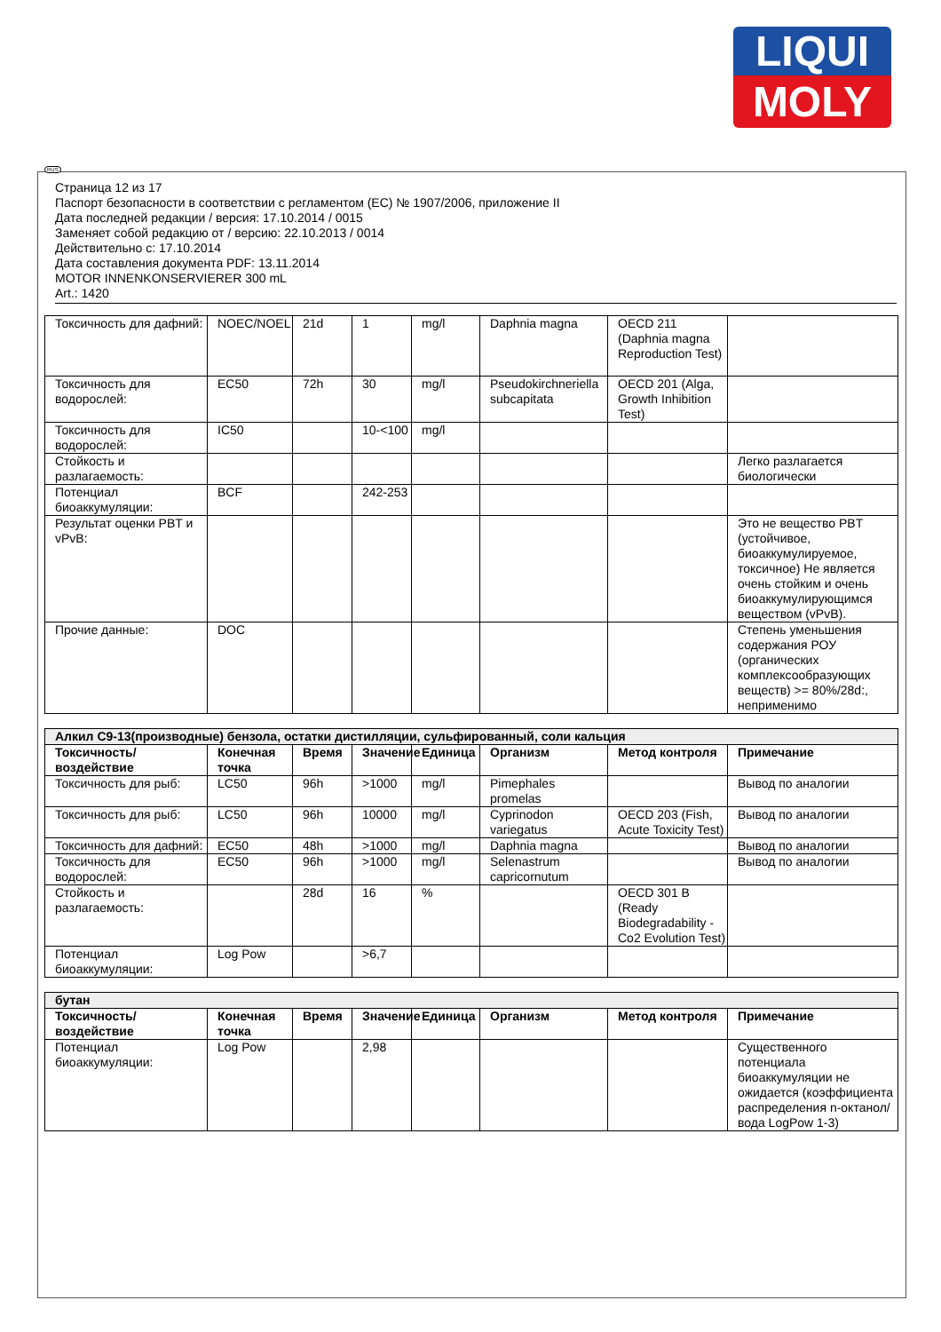LIQUI
MOLY
RUS
Страница 12 из 17
Паспорт безопасности в соответствии с регламентом (ЕС) № 1907/2006, приложение II
Дата последней редакции / версия: 17.10.2014 / 0015
Заменяет собой редакцию от / версию: 22.10.2013 / 0014
Действительно с: 17.10.2014
Дата составления документа PDF: 13.11.2014
MOTOR INNENKONSERVIERER 300 mL
Art.: 1420
| Токсичность для дафний: | NOEC/NOEL | 21d | 1 | mg/l | Daphnia magna | OECD 211 (Daphnia magna Reproduction Test) | |
| Токсичность для водорослей: | EC50 | 72h | 30 | mg/l | Pseudokirchneriella subcapitata | OECD 201 (Alga, Growth Inhibition Test) | |
| Токсичность для водорослей: | IC50 | | 10-<100 | mg/l | | | |
| Стойкость и разлагаемость: | | | | | | | Легко разлагается биологически |
| Потенциал биоаккумуляции: | BCF | | 242-253 | | | | |
| Результат оценки PBT и vPvB: | | | | | | | Это не вещество PBT (устойчивое, биоаккумулируемое, токсичное) Не является очень стойким и очень биоаккумулирующимся веществом (vPvB). |
| Прочие данные: | DOC | | | | | | Степень уменьшения содержания РОУ (органических комплексообразующих веществ) >= 80%/28d:, неприменимо |
| Алкил C9-13(производные) бензола, остатки дистилляции, сульфированный, соли кальция | | | | | | | |
| Токсичность/воздействие | Конечная точка | Время | Значение | Единица | Организм | Метод контроля | Примечание |
| Токсичность для рыб: | LC50 | 96h | >1000 | mg/l | Pimephales promelas | | Вывод по аналогии |
| Токсичность для рыб: | LC50 | 96h | 10000 | mg/l | Cyprinodon variegatus | OECD 203 (Fish, Acute Toxicity Test) | Вывод по аналогии |
| Токсичность для дафний: | EC50 | 48h | >1000 | mg/l | Daphnia magna | | Вывод по аналогии |
| Токсичность для водорослей: | EC50 | 96h | >1000 | mg/l | Selenastrum capricornutum | | Вывод по аналогии |
| Стойкость и разлагаемость: | | 28d | 16 | % | | OECD 301 B (Ready Biodegradability - Co2 Evolution Test) | |
| Потенциал биоаккумуляции: | Log Pow | | >6,7 | | | | |
| бутан | | | | | | | |
| Токсичность/воздействие | Конечная точка | Время | Значение | Единица | Организм | Метод контроля | Примечание |
| Потенциал биоаккумуляции: | Log Pow | | 2,98 | | | | Существенного потенциала биоаккумуляции не ожидается (коэффициента распределения n-октанол/вода LogPow 1-3) |